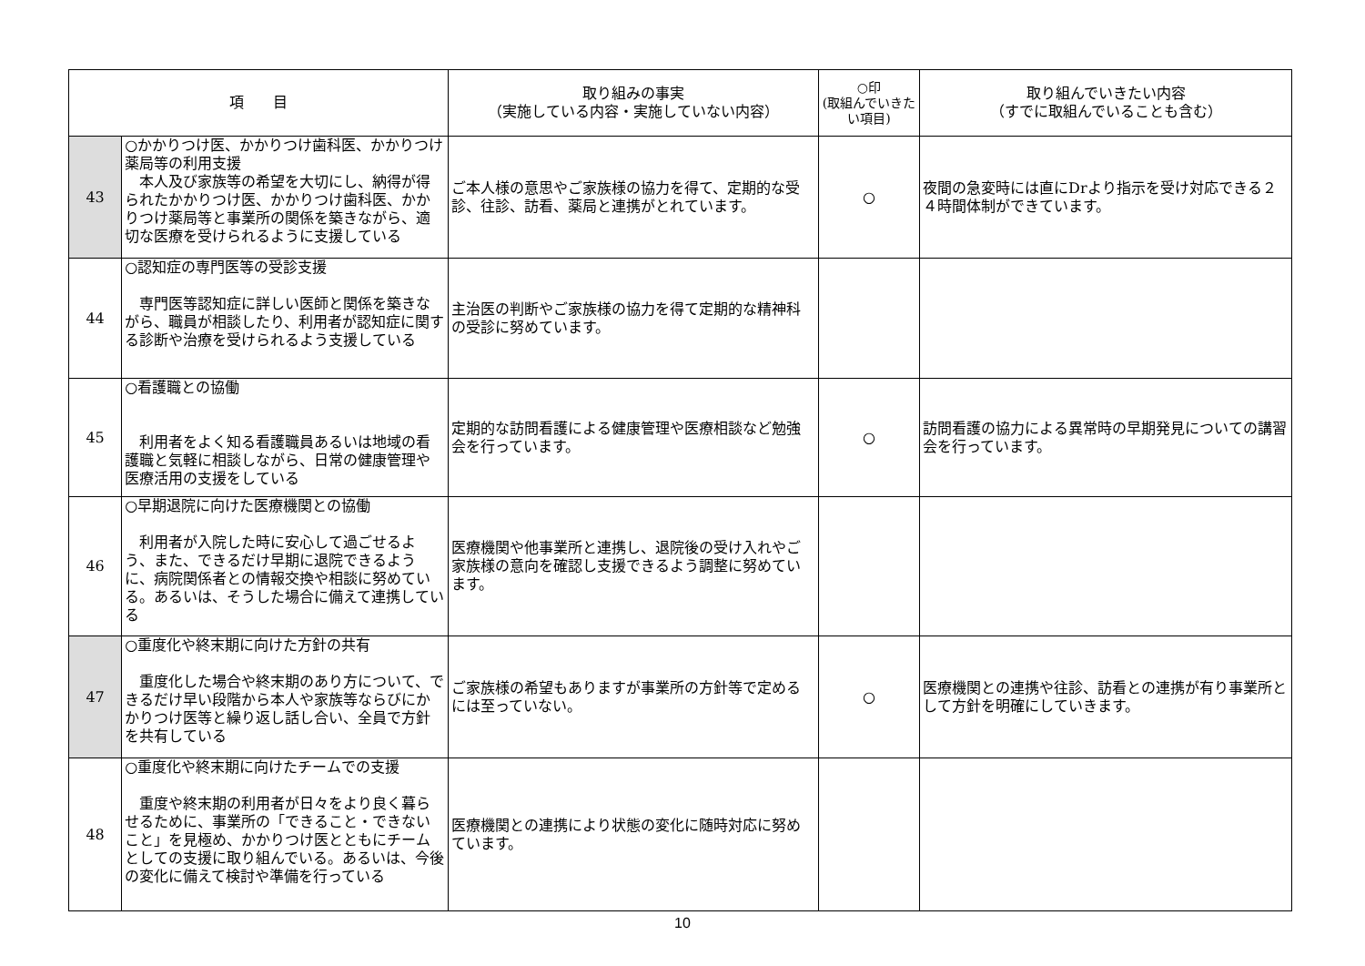| 項 目 | | 取り組みの事実 （実施している内容・実施していない内容） | ○印 (取組んでいきたい項目) | 取り組んでいきたい内容 （すでに取組んでいることも含む） |
| --- | --- | --- | --- | --- |
| 43 | ○かかりつけ医、かかりつけ歯科医、かかりつけ薬局等の利用支援 本人及び家族等の希望を大切にし、納得が得られたかかりつけ医、かかりつけ歯科医、かかりつけ薬局等と事業所の関係を築きながら、適切な医療を受けられるように支援している | ご本人様の意思やご家族様の協力を得て、定期的な受診、往診、訪看、薬局と連携がとれています。 | ○ | 夜間の急変時には直にDrより指示を受け対応できる２４時間体制ができています。 |
| 44 | ○認知症の専門医等の受診支援 専門医等認知症に詳しい医師と関係を築きながら、職員が相談したり、利用者が認知症に関する診断や治療を受けられるよう支援している | 主治医の判断やご家族様の協力を得て定期的な精神科の受診に努めています。 | | |
| 45 | ○看護職との協働 利用者をよく知る看護職員あるいは地域の看護職と気軽に相談しながら、日常の健康管理や医療活用の支援をしている | 定期的な訪問看護による健康管理や医療相談など勉強会を行っています。 | ○ | 訪問看護の協力による異常時の早期発見についての講習会を行っています。 |
| 46 | ○早期退院に向けた医療機関との協働 利用者が入院した時に安心して過ごせるよう、また、できるだけ早期に退院できるように、病院関係者との情報交換や相談に努めている。あるいは、そうした場合に備えて連携している | 医療機関や他事業所と連携し、退院後の受け入れやご家族様の意向を確認し支援できるよう調整に努めています。 | | |
| 47 | ○重度化や終末期に向けた方針の共有 重度化した場合や終末期のあり方について、できるだけ早い段階から本人や家族等ならびにかかりつけ医等と繰り返し話し合い、全員で方針を共有している | ご家族様の希望もありますが事業所の方針等で定めるには至っていない。 | ○ | 医療機関との連携や往診、訪看との連携が有り事業所として方針を明確にしていきます。 |
| 48 | ○重度化や終末期に向けたチームでの支援 重度や終末期の利用者が日々をより良く暮らせるために、事業所の「できること・できないこと」を見極め、かかりつけ医とともにチームとしての支援に取り組んでいる。あるいは、今後の変化に備えて検討や準備を行っている | 医療機関との連携により状態の変化に随時対応に努めています。 | | |
10